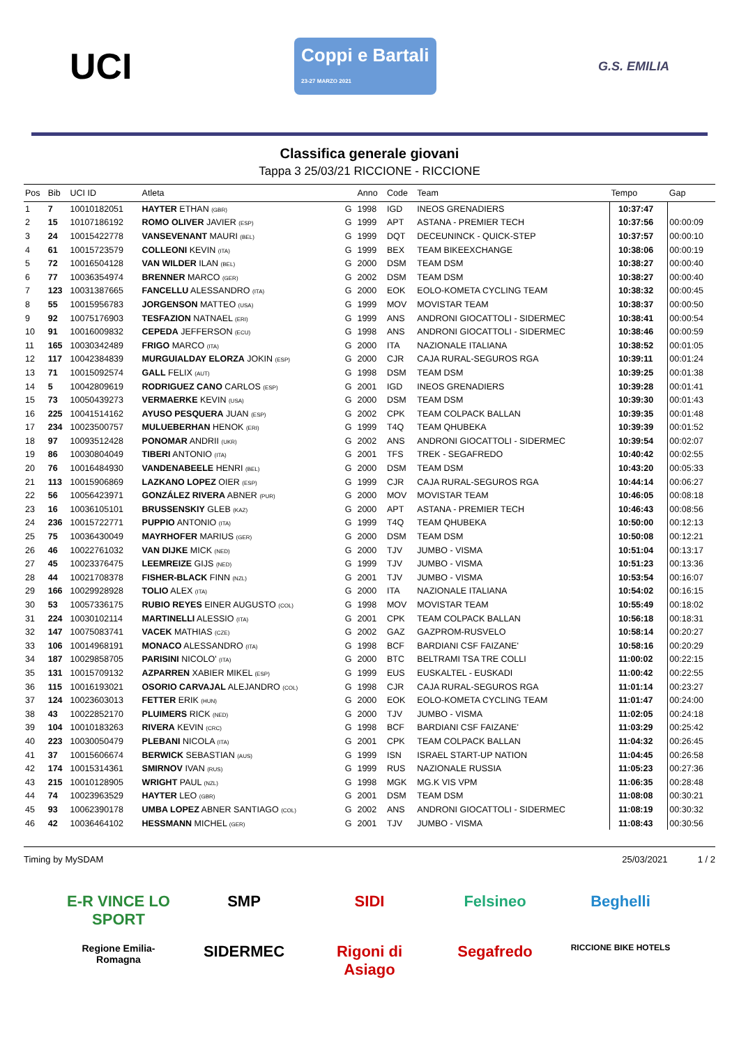UCI Coppi e Bartali
23-27 MARZO 2021 G.S. EMILIA
Classifica generale giovani
Tappa 3 25/03/21 RICCIONE - RICCIONE
| Pos | Bib | UCI ID | Atleta | | Anno | Code | Team | Tempo | Gap |
| --- | --- | --- | --- | --- | --- | --- | --- | --- | --- |
| 1 | 7 | 10010182051 | HAYTER ETHAN (GBR) | G | 1998 | IGD | INEOS GRENADIERS | 10:37:47 | |
| 2 | 15 | 10107186192 | ROMO OLIVER JAVIER (ESP) | G | 1999 | APT | ASTANA - PREMIER TECH | 10:37:56 | 00:00:09 |
| 3 | 24 | 10015422778 | VANSEVENANT MAURI (BEL) | G | 1999 | DQT | DECEUNINCK - QUICK-STEP | 10:37:57 | 00:00:10 |
| 4 | 61 | 10015723579 | COLLEONI KEVIN (ITA) | G | 1999 | BEX | TEAM BIKEEXCHANGE | 10:38:06 | 00:00:19 |
| 5 | 72 | 10016504128 | VAN WILDER ILAN (BEL) | G | 2000 | DSM | TEAM DSM | 10:38:27 | 00:00:40 |
| 6 | 77 | 10036354974 | BRENNER MARCO (GER) | G | 2002 | DSM | TEAM DSM | 10:38:27 | 00:00:40 |
| 7 | 123 | 10031387665 | FANCELLU ALESSANDRO (ITA) | G | 2000 | EOK | EOLO-KOMETA CYCLING TEAM | 10:38:32 | 00:00:45 |
| 8 | 55 | 10015956783 | JORGENSON MATTEO (USA) | G | 1999 | MOV | MOVISTAR TEAM | 10:38:37 | 00:00:50 |
| 9 | 92 | 10075176903 | TESFAZION NATNAEL (ERI) | G | 1999 | ANS | ANDRONI GIOCATTOLI - SIDERMEC | 10:38:41 | 00:00:54 |
| 10 | 91 | 10016009832 | CEPEDA JEFFERSON (ECU) | G | 1998 | ANS | ANDRONI GIOCATTOLI - SIDERMEC | 10:38:46 | 00:00:59 |
| 11 | 165 | 10030342489 | FRIGO MARCO (ITA) | G | 2000 | ITA | NAZIONALE ITALIANA | 10:38:52 | 00:01:05 |
| 12 | 117 | 10042384839 | MURGUIALDAY ELORZA JOKIN (ESP) | G | 2000 | CJR | CAJA RURAL-SEGUROS RGA | 10:39:11 | 00:01:24 |
| 13 | 71 | 10015092574 | GALL FELIX (AUT) | G | 1998 | DSM | TEAM DSM | 10:39:25 | 00:01:38 |
| 14 | 5 | 10042809619 | RODRIGUEZ CANO CARLOS (ESP) | G | 2001 | IGD | INEOS GRENADIERS | 10:39:28 | 00:01:41 |
| 15 | 73 | 10050439273 | VERMAERKE KEVIN (USA) | G | 2000 | DSM | TEAM DSM | 10:39:30 | 00:01:43 |
| 16 | 225 | 10041514162 | AYUSO PESQUERA JUAN (ESP) | G | 2002 | CPK | TEAM COLPACK BALLAN | 10:39:35 | 00:01:48 |
| 17 | 234 | 10023500757 | MULUEBERHAN HENOK (ERI) | G | 1999 | T4Q | TEAM QHUBEKA | 10:39:39 | 00:01:52 |
| 18 | 97 | 10093512428 | PONOMAR ANDRII (UKR) | G | 2002 | ANS | ANDRONI GIOCATTOLI - SIDERMEC | 10:39:54 | 00:02:07 |
| 19 | 86 | 10030804049 | TIBERI ANTONIO (ITA) | G | 2001 | TFS | TREK - SEGAFREDO | 10:40:42 | 00:02:55 |
| 20 | 76 | 10016484930 | VANDENABEELE HENRI (BEL) | G | 2000 | DSM | TEAM DSM | 10:43:20 | 00:05:33 |
| 21 | 113 | 10015906869 | LAZKANO LOPEZ OIER (ESP) | G | 1999 | CJR | CAJA RURAL-SEGUROS RGA | 10:44:14 | 00:06:27 |
| 22 | 56 | 10056423971 | GONZÁLEZ RIVERA ABNER (PUR) | G | 2000 | MOV | MOVISTAR TEAM | 10:46:05 | 00:08:18 |
| 23 | 16 | 10036105101 | BRUSSENSKIY GLEB (KAZ) | G | 2000 | APT | ASTANA - PREMIER TECH | 10:46:43 | 00:08:56 |
| 24 | 236 | 10015722771 | PUPPIO ANTONIO (ITA) | G | 1999 | T4Q | TEAM QHUBEKA | 10:50:00 | 00:12:13 |
| 25 | 75 | 10036430049 | MAYRHOFER MARIUS (GER) | G | 2000 | DSM | TEAM DSM | 10:50:08 | 00:12:21 |
| 26 | 46 | 10022761032 | VAN DIJKE MICK (NED) | G | 2000 | TJV | JUMBO - VISMA | 10:51:04 | 00:13:17 |
| 27 | 45 | 10023376475 | LEEMREIZE GIJS (NED) | G | 1999 | TJV | JUMBO - VISMA | 10:51:23 | 00:13:36 |
| 28 | 44 | 10021708378 | FISHER-BLACK FINN (NZL) | G | 2001 | TJV | JUMBO - VISMA | 10:53:54 | 00:16:07 |
| 29 | 166 | 10029928928 | TOLIO ALEX (ITA) | G | 2000 | ITA | NAZIONALE ITALIANA | 10:54:02 | 00:16:15 |
| 30 | 53 | 10057336175 | RUBIO REYES EINER AUGUSTO (COL) | G | 1998 | MOV | MOVISTAR TEAM | 10:55:49 | 00:18:02 |
| 31 | 224 | 10030102114 | MARTINELLI ALESSIO (ITA) | G | 2001 | CPK | TEAM COLPACK BALLAN | 10:56:18 | 00:18:31 |
| 32 | 147 | 10075083741 | VACEK MATHIAS (CZE) | G | 2002 | GAZ | GAZPROM-RUSVELO | 10:58:14 | 00:20:27 |
| 33 | 106 | 10014968191 | MONACO ALESSANDRO (ITA) | G | 1998 | BCF | BARDIANI CSF FAIZANE' | 10:58:16 | 00:20:29 |
| 34 | 187 | 10029858705 | PARISINI NICOLO' (ITA) | G | 2000 | BTC | BELTRAMI TSA TRE COLLI | 11:00:02 | 00:22:15 |
| 35 | 131 | 10015709132 | AZPARREN XABIER MIKEL (ESP) | G | 1999 | EUS | EUSKALTEL - EUSKADI | 11:00:42 | 00:22:55 |
| 36 | 115 | 10016193021 | OSORIO CARVAJAL ALEJANDRO (COL) | G | 1998 | CJR | CAJA RURAL-SEGUROS RGA | 11:01:14 | 00:23:27 |
| 37 | 124 | 10023603013 | FETTER ERIK (HUN) | G | 2000 | EOK | EOLO-KOMETA CYCLING TEAM | 11:01:47 | 00:24:00 |
| 38 | 43 | 10022852170 | PLUIMERS RICK (NED) | G | 2000 | TJV | JUMBO - VISMA | 11:02:05 | 00:24:18 |
| 39 | 104 | 10010183263 | RIVERA KEVIN (CRC) | G | 1998 | BCF | BARDIANI CSF FAIZANE' | 11:03:29 | 00:25:42 |
| 40 | 223 | 10030050479 | PLEBANI NICOLA (ITA) | G | 2001 | CPK | TEAM COLPACK BALLAN | 11:04:32 | 00:26:45 |
| 41 | 37 | 10015606674 | BERWICK SEBASTIAN (AUS) | G | 1999 | ISN | ISRAEL START-UP NATION | 11:04:45 | 00:26:58 |
| 42 | 174 | 10015314361 | SMIRNOV IVAN (RUS) | G | 1999 | RUS | NAZIONALE RUSSIA | 11:05:23 | 00:27:36 |
| 43 | 215 | 10010128905 | WRIGHT PAUL (NZL) | G | 1998 | MGK | MG.K VIS VPM | 11:06:35 | 00:28:48 |
| 44 | 74 | 10023963529 | HAYTER LEO (GBR) | G | 2001 | DSM | TEAM DSM | 11:08:08 | 00:30:21 |
| 45 | 93 | 10062390178 | UMBA LOPEZ ABNER SANTIAGO (COL) | G | 2002 | ANS | ANDRONI GIOCATTOLI - SIDERMEC | 11:08:19 | 00:30:32 |
| 46 | 42 | 10036464102 | HESSMANN MICHEL (GER) | G | 2001 | TJV | JUMBO - VISMA | 11:08:43 | 00:30:56 |
Timing by MySDAM 25/03/2021 1 / 2
E-R VINCE LO SPORT SMP SIDI Felsineo Beghelli Regione Emilia-Romagna SIDERMEC Rigoni di Asiago Segafredo RICCIONE BIKE HOTELS